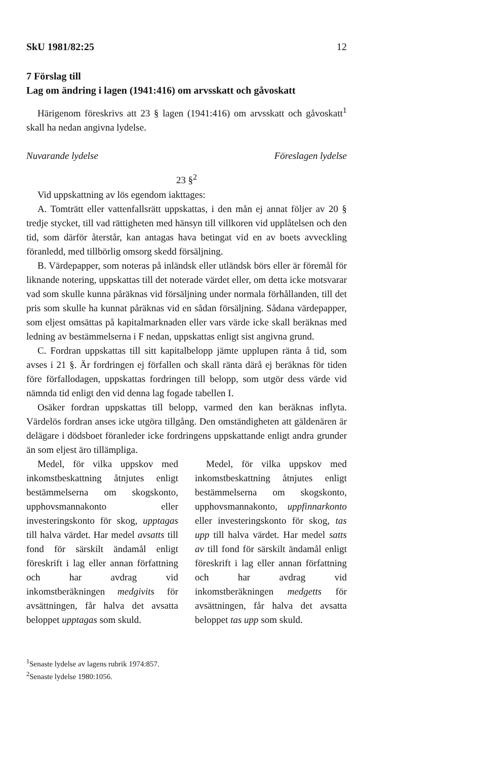SkU 1981/82:25 12
7 Förslag till
Lag om ändring i lagen (1941:416) om arvsskatt och gåvoskatt
Härigenom föreskrivs att 23 § lagen (1941:416) om arvsskatt och gåvoskatt<sup>1</sup> skall ha nedan angivna lydelse.
Nuvarande lydelse Föreslagen lydelse
23 §<sup>2</sup>
Vid uppskattning av lös egendom iakttages:
A. Tomträtt eller vattenfallsrätt uppskattas, i den mån ej annat följer av 20 § tredje stycket, till vad rättigheten med hänsyn till villkoren vid upplåtelsen och den tid, som därför återstår, kan antagas hava betingat vid en av boets avveckling föranledd, med tillbörlig omsorg skedd försäljning.
B. Värdepapper, som noteras på inländsk eller utländsk börs eller är föremål för liknande notering, uppskattas till det noterade värdet eller, om detta icke motsvarar vad som skulle kunna påräknas vid försäljning under normala förhållanden, till det pris som skulle ha kunnat påräknas vid en sådan försäljning. Sådana värdepapper, som eljest omsättas på kapitalmarknaden eller vars värde icke skall beräknas med ledning av bestämmelserna i F nedan, uppskattas enligt sist angivna grund.
C. Fordran uppskattas till sitt kapitalbelopp jämte upplupen ränta å tid, som avses i 21 §. Är fordringen ej förfallen och skall ränta därå ej beräknas för tiden före förfallodagen, uppskattas fordringen till belopp, som utgör dess värde vid nämnda tid enligt den vid denna lag fogade tabellen I.
Osäker fordran uppskattas till belopp, varmed den kan beräknas inflyta. Värdelös fordran anses icke utgöra tillgång. Den omständigheten att gäldenären är delägare i dödsboet föranleder icke fordringens uppskattande enligt andra grunder än som eljest äro tillämpliga.
Medel, för vilka uppskov med inkomstbeskattning åtnjutes enligt bestämmelserna om skogskonto, upphovsmannakonto eller investeringskonto för skog, upptagas till halva värdet. Har medel avsatts till fond för särskilt ändamål enligt föreskrift i lag eller annan författning och har avdrag vid inkomstberäkningen medgivits för avsättningen, får halva det avsatta beloppet upptagas som skuld.
Medel, för vilka uppskov med inkomstbeskattning åtnjutes enligt bestämmelserna om skogskonto, upphovsmannakonto, uppfinnarkonto eller investeringskonto för skog, tas upp till halva värdet. Har medel satts av till fond för särskilt ändamål enligt föreskrift i lag eller annan författning och har avdrag vid inkomstberäkningen medgetts för avsättningen, får halva det avsatta beloppet tas upp som skuld.
<sup>1</sup> Senaste lydelse av lagens rubrik 1974:857.
<sup>2</sup> Senaste lydelse 1980:1056.